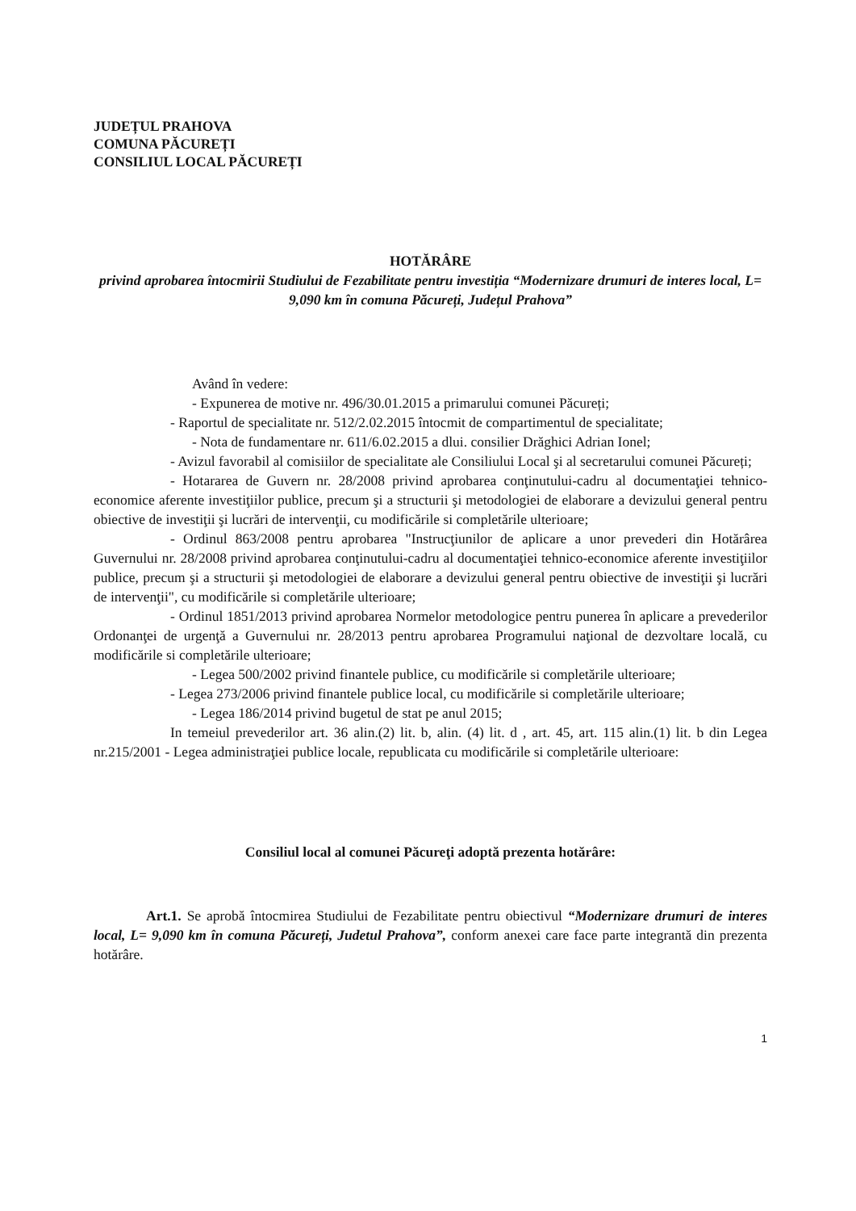JUDEȚUL PRAHOVA
COMUNA PĂCUREȚI
CONSILIUL LOCAL PĂCUREȚI
HOTĂRÂRE
privind aprobarea întocmirii Studiului de Fezabilitate pentru investiția “Modernizare drumuri de interes local, L= 9,090 km în comuna Păcureți, Județul Prahova”
Având în vedere:
- Expunerea de motive nr. 496/30.01.2015 a primarului comunei Păcureți;
- Raportul de specialitate nr. 512/2.02.2015 întocmit de compartimentul de specialitate;
- Nota de fundamentare nr. 611/6.02.2015 a dlui. consilier Drăghici Adrian Ionel;
- Avizul favorabil al comisiilor de specialitate ale Consiliului Local şi al secretarului comunei Păcureți;
- Hotararea de Guvern nr. 28/2008 privind aprobarea conţinutului-cadru al documentaţiei tehnico-economice aferente investiţiilor publice, precum şi a structurii şi metodologiei de elaborare a devizului general pentru obiective de investiţii şi lucrări de intervenţii, cu modificările si completările ulterioare;
- Ordinul 863/2008 pentru aprobarea "Instrucţiunilor de aplicare a unor prevederi din Hotărârea Guvernului nr. 28/2008 privind aprobarea conţinutului-cadru al documentaţiei tehnico-economice aferente investiţiilor publice, precum şi a structurii şi metodologiei de elaborare a devizului general pentru obiective de investiţii şi lucrări de intervenţii", cu modificările si completările ulterioare;
- Ordinul 1851/2013 privind aprobarea Normelor metodologice pentru punerea în aplicare a prevederilor Ordonanţei de urgenţă a Guvernului nr. 28/2013 pentru aprobarea Programului naţional de dezvoltare locală, cu modificările si completările ulterioare;
- Legea 500/2002 privind finantele publice, cu modificările si completările ulterioare;
- Legea 273/2006 privind finantele publice local, cu modificările si completările ulterioare;
- Legea 186/2014 privind bugetul de stat pe anul 2015;
In temeiul prevederilor art. 36 alin.(2) lit. b, alin. (4) lit. d , art. 45, art. 115 alin.(1) lit. b din Legea nr.215/2001 - Legea administraţiei publice locale, republicata cu modificările si completările ulterioare:
Consiliul local al comunei Păcureţi adoptă prezenta hotărâre:
Art.1. Se aprobă întocmirea Studiului de Fezabilitate pentru obiectivul “Modernizare drumuri de interes local, L= 9,090 km în comuna Păcureți, Judetul Prahova”, conform anexei care face parte integrantă din prezenta hotărâre.
1